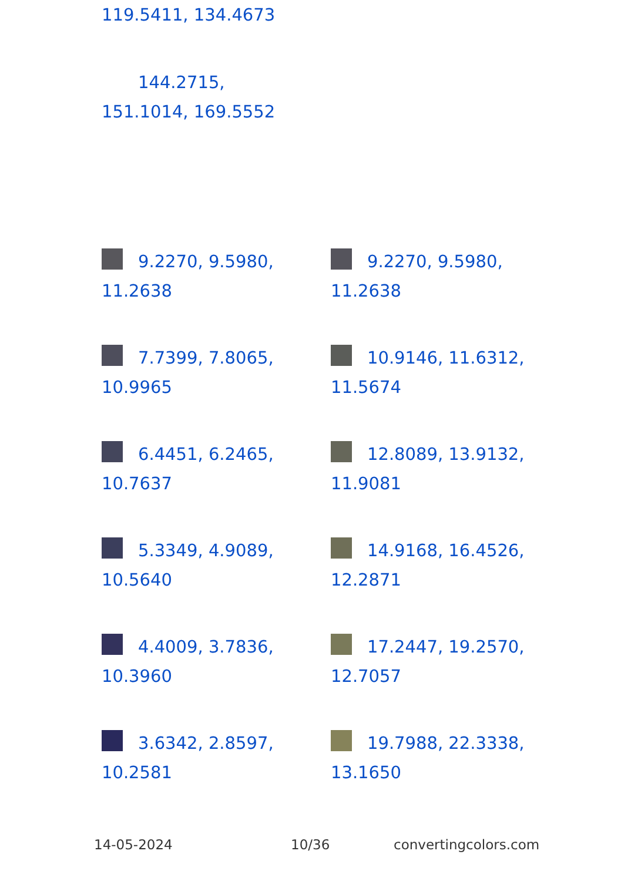119.5411, 134.4673
144.2715,
151.1014, 169.5552
9.2270, 9.5980,
11.2638
9.2270, 9.5980,
11.2638
7.7399, 7.8065,
10.9965
10.9146, 11.6312,
11.5674
6.4451, 6.2465,
10.7637
12.8089, 13.9132,
11.9081
5.3349, 4.9089,
10.5640
14.9168, 16.4526,
12.2871
4.4009, 3.7836,
10.3960
17.2447, 19.2570,
12.7057
3.6342, 2.8597,
10.2581
19.7988, 22.3338,
13.1650
14-05-2024 10/36 convertingcolors.com